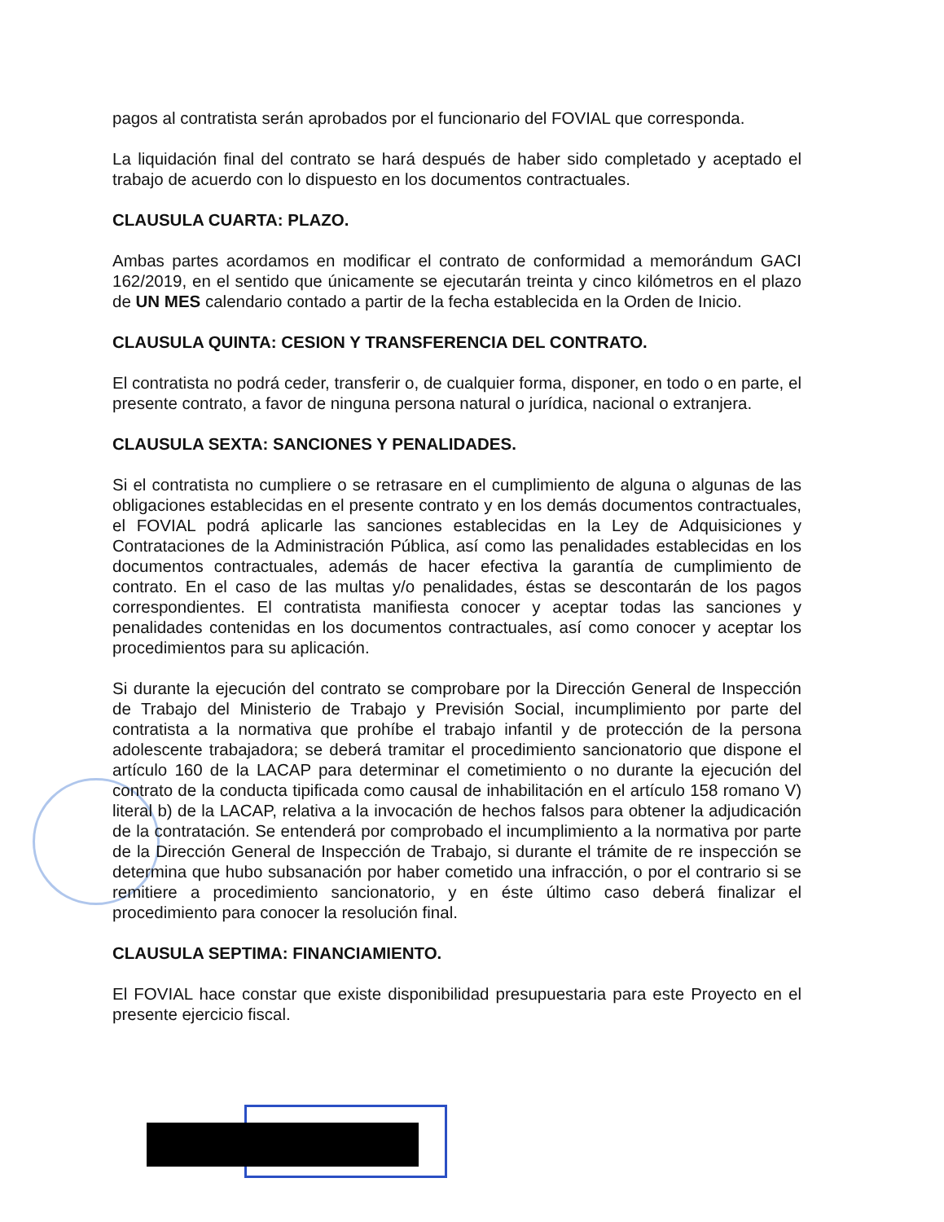pagos al contratista serán aprobados por el funcionario del FOVIAL que corresponda.
La liquidación final del contrato se hará después de haber sido completado y aceptado el trabajo de acuerdo con lo dispuesto en los documentos contractuales.
CLAUSULA CUARTA: PLAZO.
Ambas partes acordamos en modificar el contrato de conformidad a memorándum GACI 162/2019, en el sentido que únicamente se ejecutarán treinta y cinco kilómetros en el plazo de UN MES calendario contado a partir de la fecha establecida en la Orden de Inicio.
CLAUSULA QUINTA: CESION Y TRANSFERENCIA DEL CONTRATO.
El contratista no podrá ceder, transferir o, de cualquier forma, disponer, en todo o en parte, el presente contrato, a favor de ninguna persona natural o jurídica, nacional o extranjera.
CLAUSULA SEXTA: SANCIONES Y PENALIDADES.
Si el contratista no cumpliere o se retrasare en el cumplimiento de alguna o algunas de las obligaciones establecidas en el presente contrato y en los demás documentos contractuales, el FOVIAL podrá aplicarle las sanciones establecidas en la Ley de Adquisiciones y Contrataciones de la Administración Pública, así como las penalidades establecidas en los documentos contractuales, además de hacer efectiva la garantía de cumplimiento de contrato. En el caso de las multas y/o penalidades, éstas se descontarán de los pagos correspondientes. El contratista manifiesta conocer y aceptar todas las sanciones y penalidades contenidas en los documentos contractuales, así como conocer y aceptar los procedimientos para su aplicación.
Si durante la ejecución del contrato se comprobare por la Dirección General de Inspección de Trabajo del Ministerio de Trabajo y Previsión Social, incumplimiento por parte del contratista a la normativa que prohíbe el trabajo infantil y de protección de la persona adolescente trabajadora; se deberá tramitar el procedimiento sancionatorio que dispone el artículo 160 de la LACAP para determinar el cometimiento o no durante la ejecución del contrato de la conducta tipificada como causal de inhabilitación en el artículo 158 romano V) literal b) de la LACAP, relativa a la invocación de hechos falsos para obtener la adjudicación de la contratación. Se entenderá por comprobado el incumplimiento a la normativa por parte de la Dirección General de Inspección de Trabajo, si durante el trámite de re inspección se determina que hubo subsanación por haber cometido una infracción, o por el contrario si se remitiere a procedimiento sancionatorio, y en éste último caso deberá finalizar el procedimiento para conocer la resolución final.
CLAUSULA SEPTIMA: FINANCIAMIENTO.
El FOVIAL hace constar que existe disponibilidad presupuestaria para este Proyecto en el presente ejercicio fiscal.